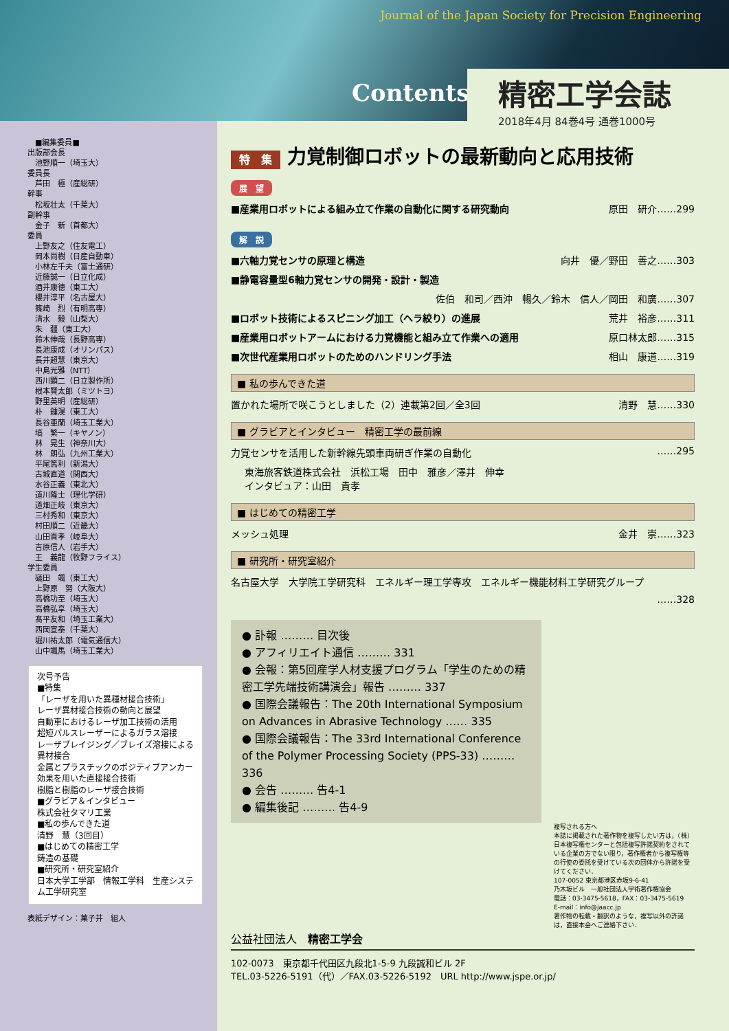Journal of the Japan Society for Precision Engineering
Contents
精密工学会誌
2018年4月 84巻4号 通巻1000号
　■編集委員■
出版部会長
　池野順一（埼玉大）
委員長
　芦田　極（産総研）
幹事
　松坂壮太（千葉大）
副幹事
　金子　新（首都大）
委員
　上野友之（住友電工）
　岡本尚樹（日産自動車）
　小林左千夫（富士通研）
　近藤誠一（日立化成）
　酒井康徳（東工大）
　櫻井淳平（名古屋大）
　篠崎　烈（有明高専）
　清水　毅（山梨大）
　朱　疆（東工大）
　鈴木伸哉（長野高専）
　長池康成（オリンパス）
　長井超慧（東京大）
　中島光雅（NTT）
　西川顕二（日立製作所）
　根本賢太郎（ミツトヨ）
　野里英明（産総研）
　朴　鍾淏（東工大）
　長谷亜蘭（埼玉工業大）
　塙　繁一（キヤノン）
　林　晃生（神奈川大）
　林　朗弘（九州工業大）
　平尾篤利（新潟大）
　古城直道（関西大）
　水谷正義（東北大）
　道川隆士（理化学研）
　道畑正岐（東京大）
　三村秀和（東京大）
　村田順二（近畿大）
　山田貴孝（岐阜大）
　吉原信人（岩手大）
　王　義龍（牧野フライス）
学生委員
　礒田　颯（東工大）
　上野原　努（大阪大）
　高橋功至（埼玉大）
　高橋弘享（埼玉大）
　髙平友和（埼玉工業大）
　西岡宣泰（千葉大）
　堀川祐太郎（電気通信大）
　山中颯馬（埼玉工業大）
次号予告
■特集
「レーザを用いた異種材接合技術」
レーザ異材接合技術の動向と展望
自動車におけるレーザ加工技術の活用
超短パルスレーザーによるガラス溶接
レーザブレイジング／ブレイズ溶接による異材接合
金属とプラスチックのポジティブアンカー効果を用いた直接接合技術
樹脂と樹脂のレーザ接合技術
■グラビア＆インタビュー
株式会社タマリ工業
■私の歩んできた道
清野　慧（3回目）
■はじめての精密工学
鋳造の基礎
■研究所・研究室紹介
日本大学工学部　情報工学科　生産システム工学研究室
表紙デザイン：菓子井　組人
特　集 力覚制御ロボットの最新動向と応用技術
展　望
■産業用ロボットによる組み立て作業の自動化に関する研究動向 原田　研介……299
解　説
■六軸力覚センサの原理と構造 向井　優／野田　善之……303
■静電容量型6軸力覚センサの開発・設計・製造
佐伯　和司／西沖　暢久／鈴木　信人／岡田　和廣……307
■ロボット技術によるスピニング加工（ヘラ絞り）の進展 荒井　裕彦……311
■産業用ロボットアームにおける力覚機能と組み立て作業への適用 原口林太郎……315
■次世代産業用ロボットのためのハンドリング手法 相山　康道……319
■ 私の歩んできた道
置かれた場所で咲こうとしました（2）連載第2回／全3回 清野　慧……330
■ グラビアとインタビュー　精密工学の最前線
力覚センサを活用した新幹線先頭車両研ぎ作業の自動化 ……295
東海旅客鉄道株式会社　浜松工場　田中　雅彦／澤井　伸幸
インタビュア：山田　貴孝
■ はじめての精密工学
メッシュ処理 金井　崇……323
■ 研究所・研究室紹介
名古屋大学　大学院工学研究科　エネルギー理工学専攻　エネルギー機能材料工学研究グループ
……328
● 訃報 ……… 目次後
● アフィリエイト通信 ……… 331
● 会報：第5回産学人材支援プログラム「学生のための精密工学先端技術講演会」報告 ……… 337
● 国際会議報告：The 20th International Symposium on Advances in Abrasive Technology …… 335
● 国際会議報告：The 33rd International Conference of the Polymer Processing Society (PPS-33) ……… 336
● 会告 ……… 告4-1
● 編集後記 ……… 告4-9
複写される方へ
本誌に掲載された著作物を複写したい方は，（株）日本複写権センターと包括複写許諾契約をされている企業の方でない限り，著作権者から複写権等の行使の委託を受けている次の団体から許諾を受けてください．
107-0052 東京都港区赤坂9-6-41
乃木坂ビル　一般社団法人学術著作権協会
電話：03-3475-5618，FAX：03-3475-5619
E-mail：info@jaacc.jp
著作物の転載・翻訳のような，複写以外の許諾は，直接本会へご連絡下さい．
公益社団法人　精密工学会
102-0073　東京都千代田区九段北1-5-9 九段誠和ビル 2F
TEL.03-5226-5191（代）／FAX.03-5226-5192　URL http://www.jspe.or.jp/